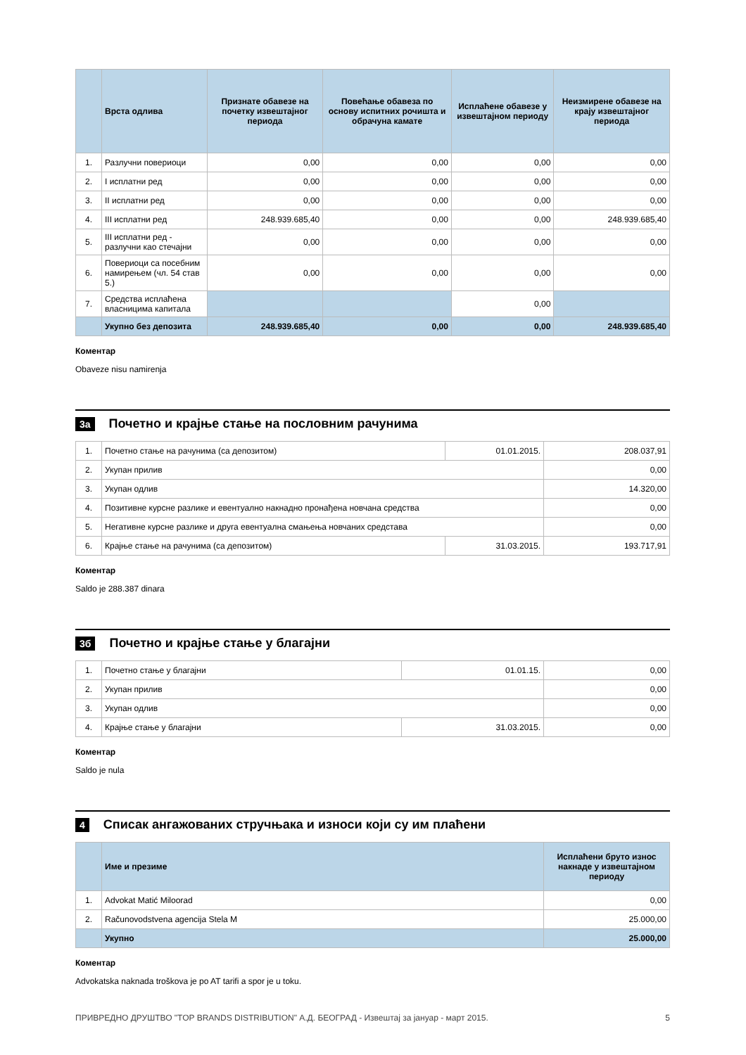| | Врста одлива | Признате обавезе на почетку извештајног периода | Повећање обавеза по основу испитних рочишта и обрачуна камате | Исплаћене обавезе у извештајном периоду | Неизмирене обавезе на крају извештајног периода |
| --- | --- | --- | --- | --- | --- |
| 1. | Разлучни повериоци | 0,00 | 0,00 | 0,00 | 0,00 |
| 2. | I исплатни ред | 0,00 | 0,00 | 0,00 | 0,00 |
| 3. | II исплатни ред | 0,00 | 0,00 | 0,00 | 0,00 |
| 4. | III исплатни ред | 248.939.685,40 | 0,00 | 0,00 | 248.939.685,40 |
| 5. | III исплатни ред - разлучни као стечајни | 0,00 | 0,00 | 0,00 | 0,00 |
| 6. | Повериоци са посебним намирењем (чл. 54 став 5.) | 0,00 | 0,00 | 0,00 | 0,00 |
| 7. | Средства исплаћена власницима капитала | | | 0,00 | |
| | Укупно без депозита | 248.939.685,40 | 0,00 | 0,00 | 248.939.685,40 |
Коментар
Obaveze nisu namirenja
3а Почетно и крајње стање на пословним рачунима
| 1. | Почетно стање на рачунима (са депозитом) | 01.01.2015. | 208.037,91 |
| 2. | Укупан прилив | | 0,00 |
| 3. | Укупан одлив | | 14.320,00 |
| 4. | Позитивне курсне разлике и евентуално накнадно пронађена новчана средства | | 0,00 |
| 5. | Негативне курсне разлике и друга евентуална смањења новчаних средстава | | 0,00 |
| 6. | Крајње стање на рачунима (са депозитом) | 31.03.2015. | 193.717,91 |
Коментар
Saldo je 288.387 dinara
3б Почетно и крајње стање у благајни
| 1. | Почетно стање у благајни | 01.01.15. | 0,00 |
| 2. | Укупан прилив | | 0,00 |
| 3. | Укупан одлив | | 0,00 |
| 4. | Крајње стање у благајни | 31.03.2015. | 0,00 |
Коментар
Saldo je nula
4 Списак ангажованих стручњака и износи који су им плаћени
| | Име и презиме | Исплаћени бруто износ накнаде у извештајном периоду |
| --- | --- | --- |
| 1. | Advokat Matić Miloorad | 0,00 |
| 2. | Računovodstvena agencija Stela M | 25.000,00 |
| | Укупно | 25.000,00 |
Коментар
Advokatska naknada troškova je po AT tarifi a spor je u toku.
ПРИВРЕДНО ДРУШТВО "TOP BRANDS DISTRIBUTION" А.Д. БЕОГРАД - Извештај за јануар - март 2015. 5